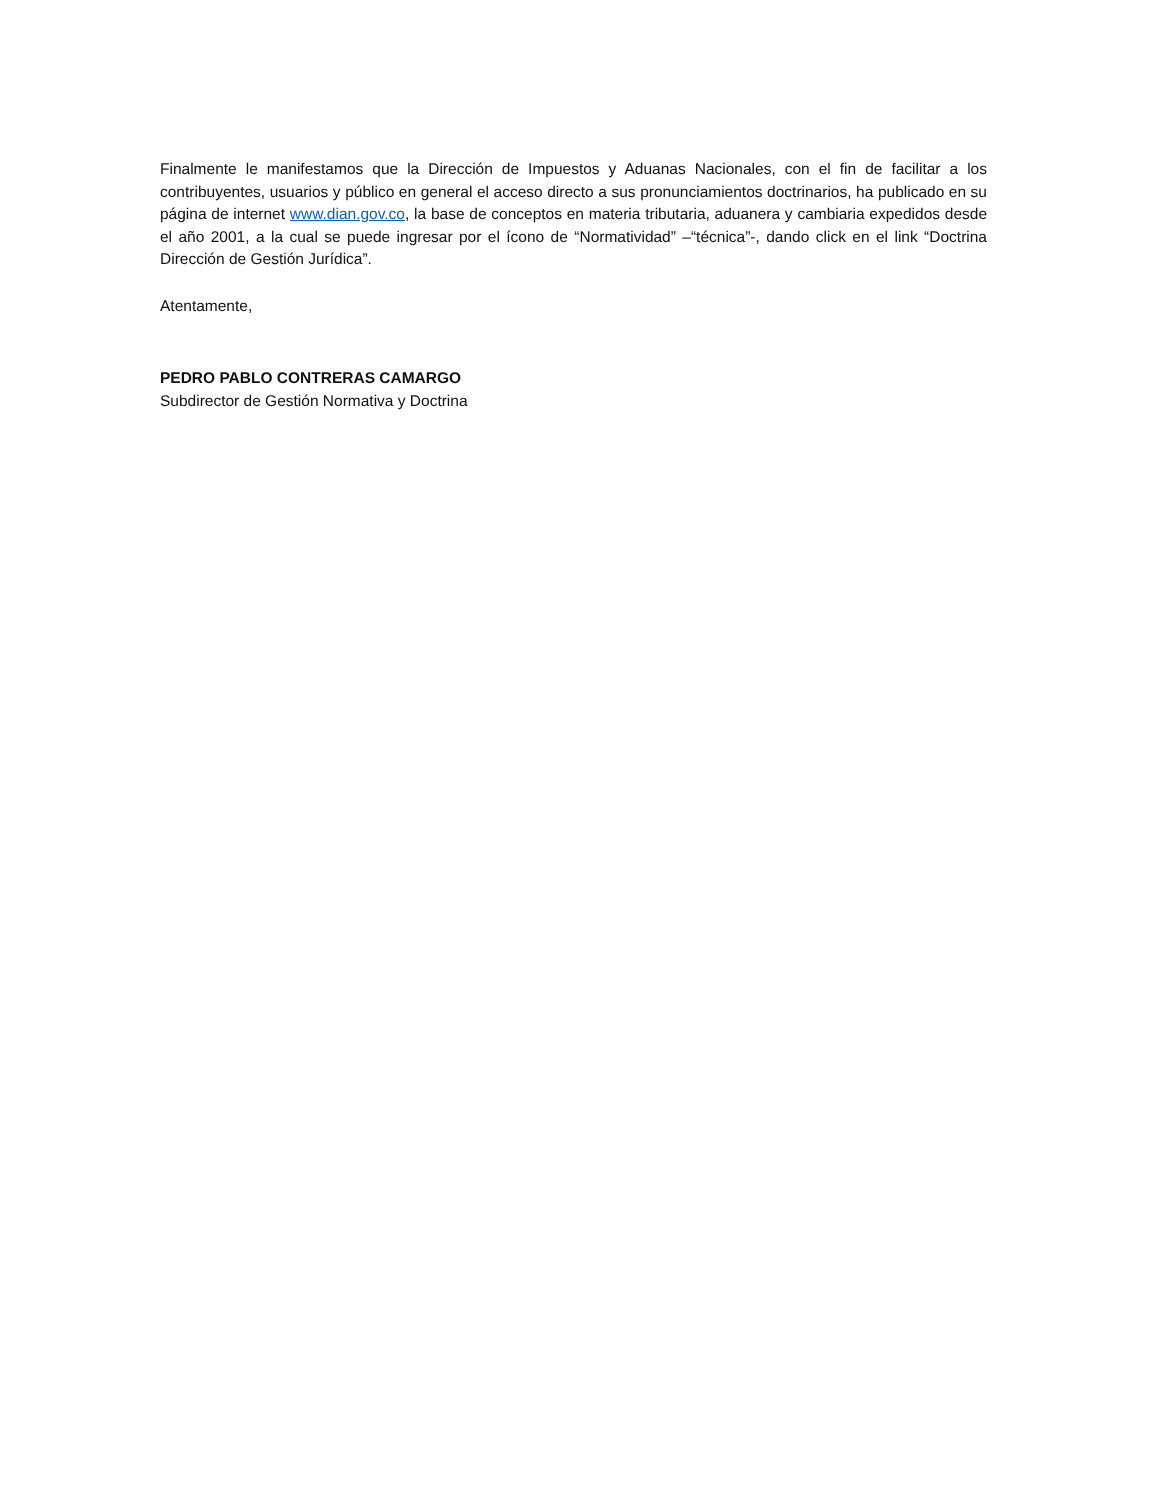Finalmente le manifestamos que la Dirección de Impuestos y Aduanas Nacionales, con el fin de facilitar a los contribuyentes, usuarios y público en general el acceso directo a sus pronunciamientos doctrinarios, ha publicado en su página de internet www.dian.gov.co, la base de conceptos en materia tributaria, aduanera y cambiaria expedidos desde el año 2001, a la cual se puede ingresar por el ícono de “Normatividad” –“técnica”-, dando click en el link “Doctrina Dirección de Gestión Jurídica”.
Atentamente,
PEDRO PABLO CONTRERAS CAMARGO
Subdirector de Gestión Normativa y Doctrina